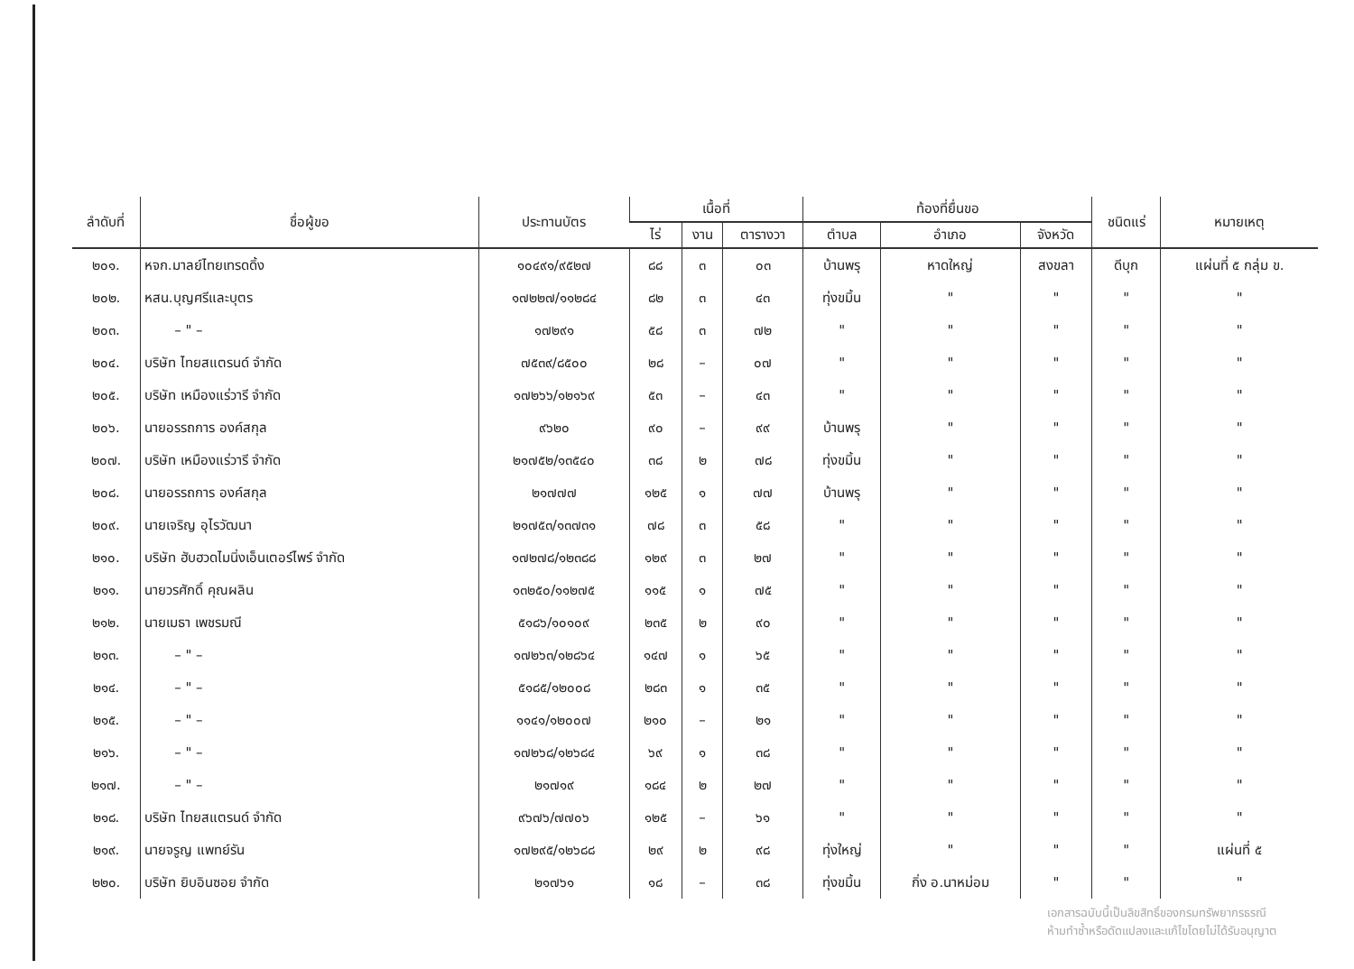| ลำดับที่ | ชื่อผู้ขอ | ประทานบัตร | เนื้อที่ | | | ท้องที่ยื่นขอ | | | ชนิดแร่ | หมายเหตุ |
| --- | --- | --- | --- | --- | --- | --- | --- | --- | --- | --- |
| | | | ไร่ | งาน | ตารางวา | ตำบล | อำเภอ | จังหวัด | | |
| ๒๐๑. | หจก.มาลย์ไทยเทรดดิ้ง | ๑๐๔๙๑/๙๕๒๗ | ๘๘ | ๓ | ๐๓ | บ้านพรุ | หาดใหญ่ | สงขลา | ดีบุก | แผ่นที่ ๕ กลุ่ม ข. |
| ๒๐๒. | หสน.บุญศรีและบุตร | ๑๗๒๒๗/๑๑๒๘๔ | ๘๒ | ๓ | ๔๓ | ทุ่งขมิ้น | " | " | " | " |
| ๒๐๓. | – " – | ๑๗๒๙๑ | ๕๘ | ๓ | ๗๒ | " | " | " | " | " |
| ๒๐๔. | บริษัท ไทยสแตรนด์ จำกัด | ๗๕๓๙/๘๕๐๐ | ๒๘ | – | ๐๗ | " | " | " | " | " |
| ๒๐๕. | บริษัท เหมืองแร่วารี จำกัด | ๑๗๒๖๖/๑๒๑๖๙ | ๕๓ | – | ๔๓ | " | " | " | " | " |
| ๒๐๖. | นายอรรถการ องค์สกุล | ๙๖๒๐ | ๙๐ | – | ๙๙ | บ้านพรุ | " | " | " | " |
| ๒๐๗. | บริษัท เหมืองแร่วารี จำกัด | ๒๑๗๕๒/๑๓๕๔๐ | ๓๘ | ๒ | ๗๘ | ทุ่งขมิ้น | " | " | " | " |
| ๒๐๘. | นายอรรถการ องค์สกุล | ๒๑๗๗๗ | ๑๒๕ | ๑ | ๗๗ | บ้านพรุ | " | " | " | " |
| ๒๐๙. | นายเจริญ อุไรวัฒนา | ๒๑๗๕๓/๑๓๗๓๑ | ๗๘ | ๓ | ๕๘ | " | " | " | " | " |
| ๒๑๐. | บริษัท ฮับฮวดไมนิ่งเอ็นเตอร์ไพร์ จำกัด | ๑๗๒๗๘/๑๒๓๘๘ | ๑๒๙ | ๓ | ๒๗ | " | " | " | " | " |
| ๒๑๑. | นายวรศักดิ์ คุณผลิน | ๑๓๒๕๐/๑๑๒๗๕ | ๑๑๕ | ๑ | ๗๕ | " | " | " | " | " |
| ๒๑๒. | นายเมธา เพชรมณี | ๕๑๘๖/๑๐๑๐๙ | ๒๓๕ | ๒ | ๙๐ | " | " | " | " | " |
| ๒๑๓. | – " – | ๑๗๒๖๓/๑๒๘๖๔ | ๑๔๗ | ๑ | ๖๕ | " | " | " | " | " |
| ๒๑๔. | – " – | ๕๑๘๕/๑๒๐๐๘ | ๒๘๓ | ๑ | ๓๕ | " | " | " | " | " |
| ๒๑๕. | – " – | ๑๑๔๑/๑๒๐๐๗ | ๒๑๐ | – | ๒๑ | " | " | " | " | " |
| ๒๑๖. | – " – | ๑๗๒๖๘/๑๒๖๘๔ | ๖๙ | ๑ | ๓๘ | " | " | " | " | " |
| ๒๑๗. | – " – | ๒๑๗๑๙ | ๑๘๔ | ๒ | ๒๗ | " | " | " | " | " |
| ๒๑๘. | บริษัท ไทยสแตรนด์ จำกัด | ๙๖๗๖/๗๗๐๖ | ๑๒๕ | – | ๖๑ | " | " | " | " | " |
| ๒๑๙. | นายจรูญ แพทย์รัน | ๑๗๒๙๕/๑๒๖๘๘ | ๒๙ | ๒ | ๙๘ | ทุ่งใหญ่ | " | " | " | แผ่นที่ ๕ |
| ๒๒๐. | บริษัท ยิบอินซอย จำกัด | ๒๑๗๖๑ | ๑๘ | – | ๓๘ | ทุ่งขมิ้น | กิ่ง อ.นาหม่อม | " | " | " |
เอกสารฉบับนี้เป็นลิขสิทธิ์ของกรมทรัพยากรธรณี
ห้ามทำซ้ำหรือดัดแปลงและแก้ไขโดยไม่ได้รับอนุญาต